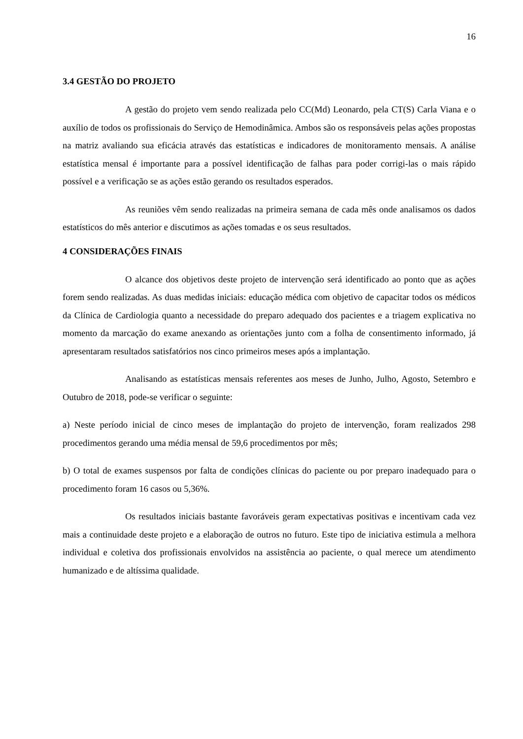16
3.4 GESTÃO DO PROJETO
A gestão do projeto vem sendo realizada pelo CC(Md) Leonardo, pela CT(S) Carla Viana e o auxílio de todos os profissionais do Serviço de Hemodinâmica. Ambos são os responsáveis pelas ações propostas na matriz avaliando sua eficácia através das estatísticas e indicadores de monitoramento mensais. A análise estatística mensal é importante para a possível identificação de falhas para poder corrigi-las o mais rápido possível e a verificação se as ações estão gerando os resultados esperados.
As reuniões vêm sendo realizadas na primeira semana de cada mês onde analisamos os dados estatísticos do mês anterior e discutimos as ações tomadas e os seus resultados.
4 CONSIDERAÇÕES FINAIS
O alcance dos objetivos deste projeto de intervenção será identificado ao ponto que as ações forem sendo realizadas. As duas medidas iniciais: educação médica com objetivo de capacitar todos os médicos da Clínica de Cardiologia quanto a necessidade do preparo adequado dos pacientes e a triagem explicativa no momento da marcação do exame anexando as orientações junto com a folha de consentimento informado, já apresentaram resultados satisfatórios nos cinco primeiros meses após a implantação.
Analisando as estatísticas mensais referentes aos meses de Junho, Julho, Agosto, Setembro e Outubro de 2018, pode-se verificar o seguinte:
a) Neste período inicial de cinco meses de implantação do projeto de intervenção, foram realizados 298 procedimentos gerando uma média mensal de 59,6 procedimentos por mês;
b) O total de exames suspensos por falta de condições clínicas do paciente ou por preparo inadequado para o procedimento foram 16 casos ou 5,36%.
Os resultados iniciais bastante favoráveis geram expectativas positivas e incentivam cada vez mais a continuidade deste projeto e a elaboração de outros no futuro. Este tipo de iniciativa estimula a melhora individual e coletiva dos profissionais envolvidos na assistência ao paciente, o qual merece um atendimento humanizado e de altíssima qualidade.